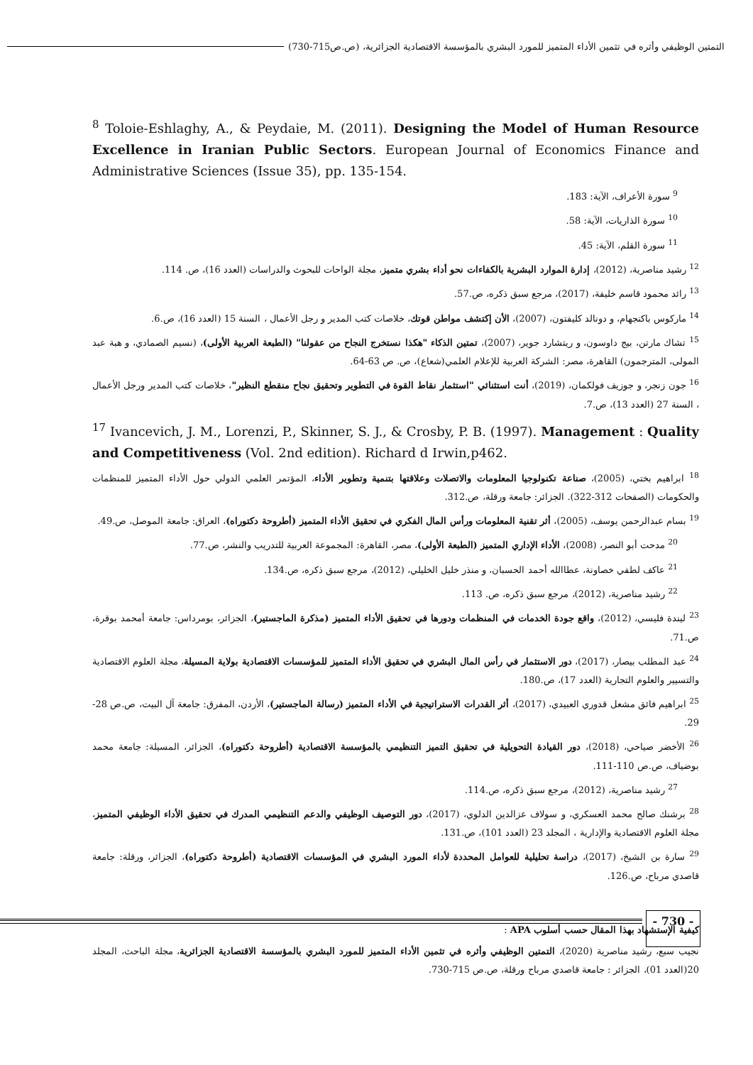التمتين الوظيفي وأثره في تثمين الأداء المتميز للمورد البشري بالمؤسسة الاقتصادية الجزائرية، (ص.ص715-730)
<sup>8</sup> Toloie-Eshlaghy, A., & Peydaie, M. (2011). Designing the Model of Human Resource Excellence in Iranian Public Sectors. European Journal of Economics Finance and Administrative Sciences (Issue 35), pp. 135-154.
<sup>9</sup> سورة الأعراف، الآية: 183.
<sup>10</sup> سورة الذاريات، الآية: 58.
<sup>11</sup> سورة القلم، الآية: 45.
<sup>12</sup> رشيد مناصرية، (2012)، إدارة الموارد البشرية بالكفاءات نحو أداء بشري متميز، مجلة الواحات للبحوث والدراسات (العدد 16)، ص. 114.
<sup>13</sup> رائد محمود قاسم خليفة، (2017)، مرجع سبق ذكره، ص.57.
<sup>14</sup> ماركوس باكنجهام، و دونالد كليفتون، (2007)، الأن إكتشف مواطن قوتك، خلاصات كتب المدير و رجل الأعمال ، السنة 15 (العدد 16)، ص.6.
<sup>15</sup> تشاك مارتن، بيج داوسون، و ريتشارد جوير، (2007)، تمتين الذكاء "هكذا نستخرج النجاح من عقولنا" (الطبعة العربية الأولى)، (نسيم الصمادي، و هبة عبد المولى، المترجمون) القاهرة، مصر: الشركة العربية للإعلام العلمي(شعاع)، ص. ص 63-64.
<sup>16</sup> جون زنجر، و جوزيف فولكمان، (2019)، أنت استثنائي "استثمار نقاط القوة في التطوير وتحقيق نجاح منقطع النظير"، خلاصات كتب المدير ورجل الأعمال ، السنة 27 (العدد 13)، ص.7.
<sup>17</sup> Ivancevich, J. M., Lorenzi, P., Skinner, S. J., & Crosby, P. B. (1997). Management : Quality and Competitiveness (Vol. 2nd edition). Richard d Irwin,p462.
<sup>18</sup> ابراهيم بختي، (2005)، صناعة تكنولوجيا المعلومات والاتصلات وعلاقتها بتنمية وتطوير الأداء، المؤتمر العلمي الدولي حول الأداء المتميز للمنظمات والحكومات (الصفحات 312-322). الجزائر: جامعة ورقلة، ص.312.
<sup>19</sup> بسام عبدالرحمن يوسف، (2005)، أثر تقنية المعلومات ورأس المال الفكري في تحقيق الأداء المتميز (أطروحة دكتوراه)، العراق: جامعة الموصل، ص.49.
<sup>20</sup> مدحت أبو النصر، (2008)، الأداء الإداري المتميز (الطبعة الأولى)، مصر، القاهرة: المجموعة العربية للتدريب والنشر، ص.77.
<sup>21</sup> عاكف لطفي خصاونة، عطاالله أحمد الحسبان، و منذر خليل الخليلي، (2012)، مرجع سبق ذكره، ص.134.
<sup>22</sup> رشيد مناصرية، (2012)، مرجع سبق ذكره، ص. 113.
<sup>23</sup> ليندة فليسي، (2012)، واقع جودة الخدمات في المنظمات ودورها في تحقيق الأداء المتميز (مذكرة الماجستير)، الجزائر، بومرداس: جامعة أمحمد بوقرة، ص.71.
<sup>24</sup> عبد المطلب بيصار، (2017)، دور الاستثمار في رأس المال البشري في تحقيق الأداء المتميز للمؤسسات الاقتصادية بولاية المسيلة، مجلة العلوم الاقتصادية والتسيير والعلوم التجارية (العدد 17)، ص.180.
<sup>25</sup> ابراهيم فائق مشعل قدوري العبيدي، (2017)، أثر القدرات الاستراتيجية في الأداء المتميز (رسالة الماجستير)، الأردن، المفرق: جامعة آل البيت، ص.ص 28-29.
<sup>26</sup> الأخضر صياحي، (2018)، دور القيادة التحويلية في تحقيق التميز التنظيمي بالمؤسسة الاقتصادية (أطروحة دكتوراه)، الجزائر، المسيلة: جامعة محمد بوضياف، ص.ص 110-111.
<sup>27</sup> رشيد مناصرية، (2012)، مرجع سبق ذكره، ص.114.
<sup>28</sup> برشنك صالح محمد العسكري، و سولاف عزالدين الدلوي، (2017)، دور التوصيف الوظيفي والدعم التنظيمي المدرك في تحقيق الأداء الوظيفي المتميز، مجلة العلوم الاقتصادية والإدارية ، المجلد 23 (العدد 101)، ص.131.
<sup>29</sup> سارة بن الشيخ، (2017)، دراسة تحليلية للعوامل المحددة لأداء المورد البشري في المؤسسات الاقتصادية (أطروحة دكتوراه)، الجزائر، ورقلة: جامعة قاصدي مرباح، ص.126.
كيفية الإستشهاد بهذا المقال حسب أسلوب APA :
نجيب سبع، رشيد مناصرية (2020)، التمتين الوظيفي وأثره في تثمين الأداء المتميز للمورد البشري بالمؤسسة الاقتصادية الجزائرية، مجلة الباحث، المجلد 20(العدد 01)، الجزائر : جامعة قاصدي مرباح ورقلة، ص.ص 715-730.
- 730 -